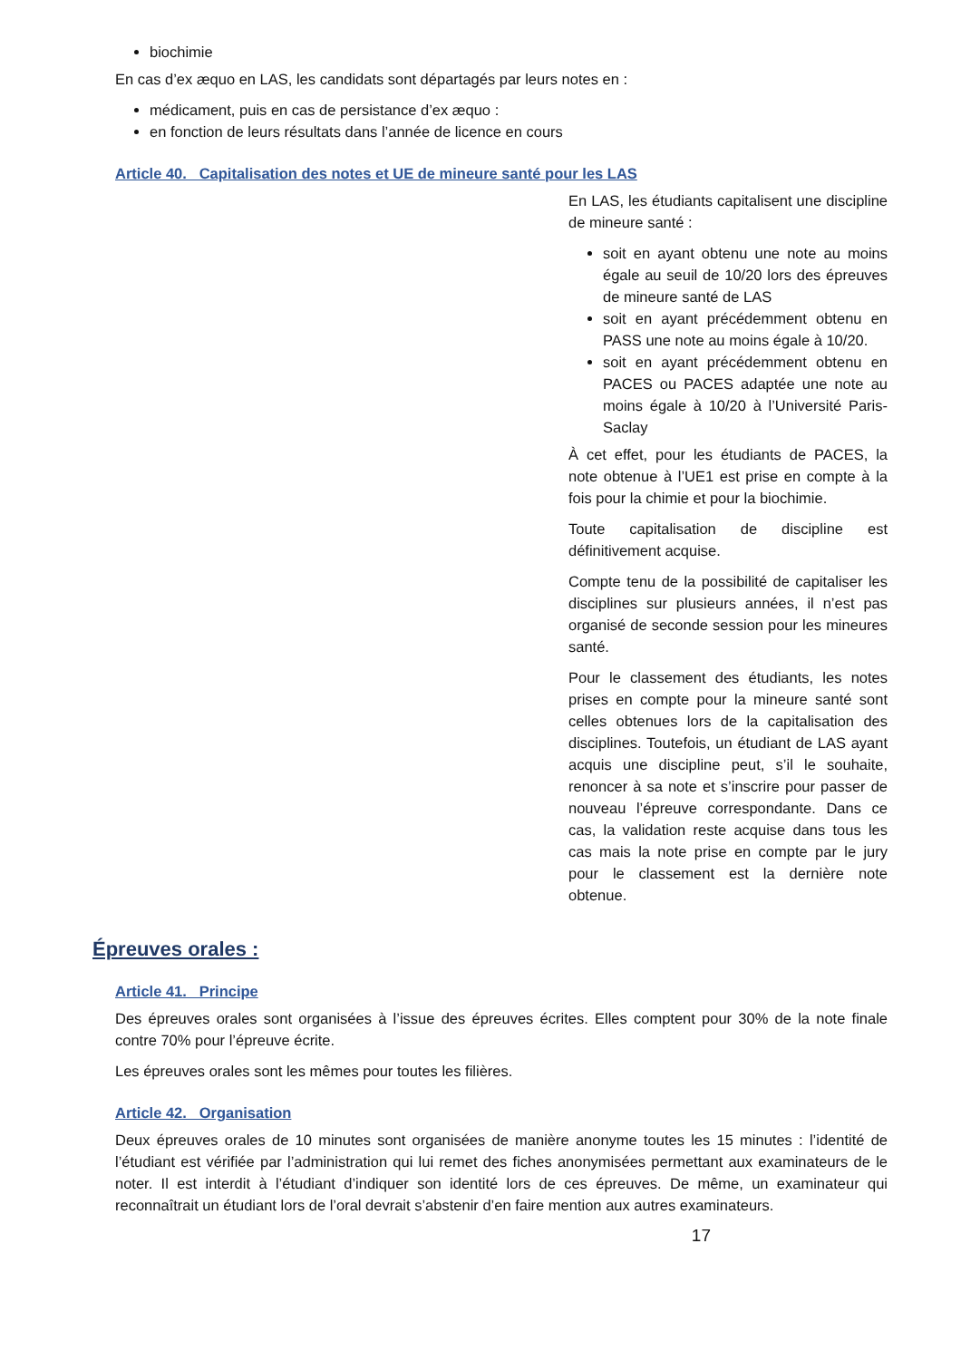biochimie
En cas d’ex æquo en LAS, les candidats sont départagés par leurs notes en :
médicament, puis en cas de persistance d’ex æquo :
en fonction de leurs résultats dans l’année de licence en cours
Article 40. Capitalisation des notes et UE de mineure santé pour les LAS
En LAS, les étudiants capitalisent une discipline de mineure santé :
soit en ayant obtenu une note au moins égale au seuil de 10/20 lors des épreuves de mineure santé de LAS
soit en ayant précédemment obtenu en PASS une note au moins égale à 10/20.
soit en ayant précédemment obtenu en PACES ou PACES adaptée une note au moins égale à 10/20 à l’Université Paris-Saclay
À cet effet, pour les étudiants de PACES, la note obtenue à l’UE1 est prise en compte à la fois pour la chimie et pour la biochimie.
Toute capitalisation de discipline est définitivement acquise.
Compte tenu de la possibilité de capitaliser les disciplines sur plusieurs années, il n’est pas organisé de seconde session pour les mineures santé.
Pour le classement des étudiants, les notes prises en compte pour la mineure santé sont celles obtenues lors de la capitalisation des disciplines. Toutefois, un étudiant de LAS ayant acquis une discipline peut, s’il le souhaite, renoncer à sa note et s’inscrire pour passer de nouveau l’épreuve correspondante. Dans ce cas, la validation reste acquise dans tous les cas mais la note prise en compte par le jury pour le classement est la dernière note obtenue.
Épreuves orales :
Article 41. Principe
Des épreuves orales sont organisées à l’issue des épreuves écrites. Elles comptent pour 30% de la note finale contre 70% pour l’épreuve écrite.
Les épreuves orales sont les mêmes pour toutes les filières.
Article 42. Organisation
Deux épreuves orales de 10 minutes sont organisées de manière anonyme toutes les 15 minutes : l’identité de l’étudiant est vérifiée par l’administration qui lui remet des fiches anonymisées permettant aux examinateurs de le noter. Il est interdit à l’étudiant d’indiquer son identité lors de ces épreuves. De même, un examinateur qui reconnaîtrait un étudiant lors de l’oral devrait s’abstenir d’en faire mention aux autres examinateurs.
17